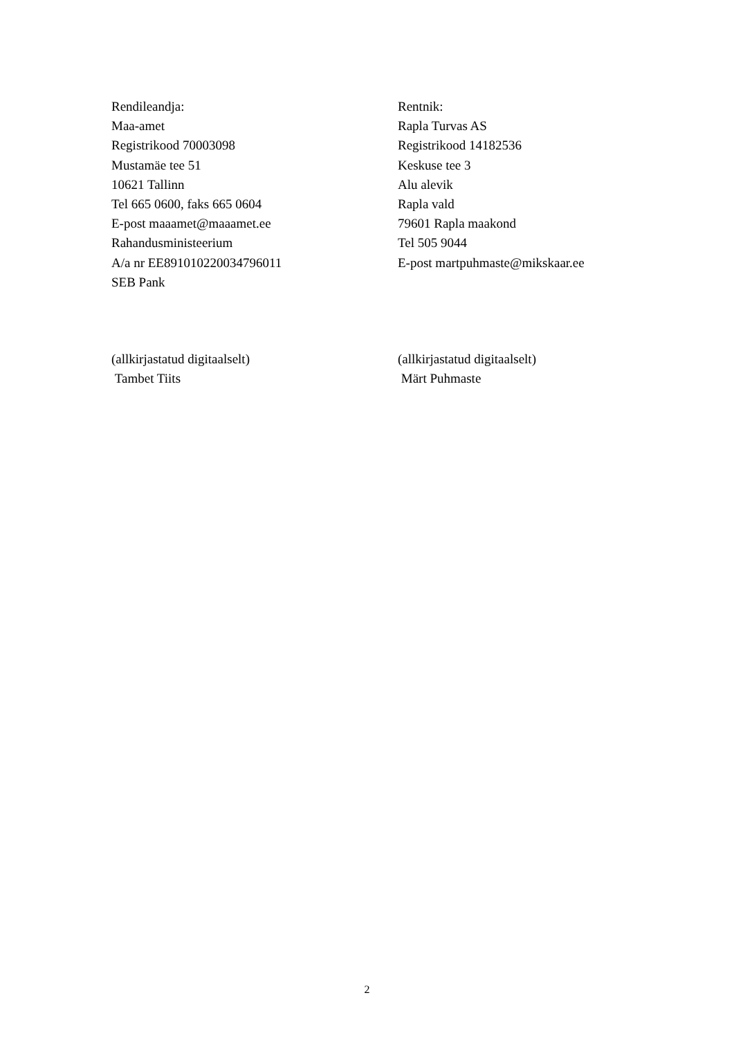Rendileandja:
Maa-amet
Registrikood 70003098
Mustamäe tee 51
10621 Tallinn
Tel 665 0600, faks 665 0604
E-post maaamet@maaamet.ee
Rahandusministeerium
A/a nr EE891010220034796011
SEB Pank
Rentnik:
Rapla Turvas AS
Registrikood 14182536
Keskuse tee 3
Alu alevik
Rapla vald
79601 Rapla maakond
Tel 505 9044
E-post martpuhmaste@mikskaar.ee
(allkirjastatud digitaalselt)
Tambet Tiits
(allkirjastatud digitaalselt)
Märt Puhmaste
2